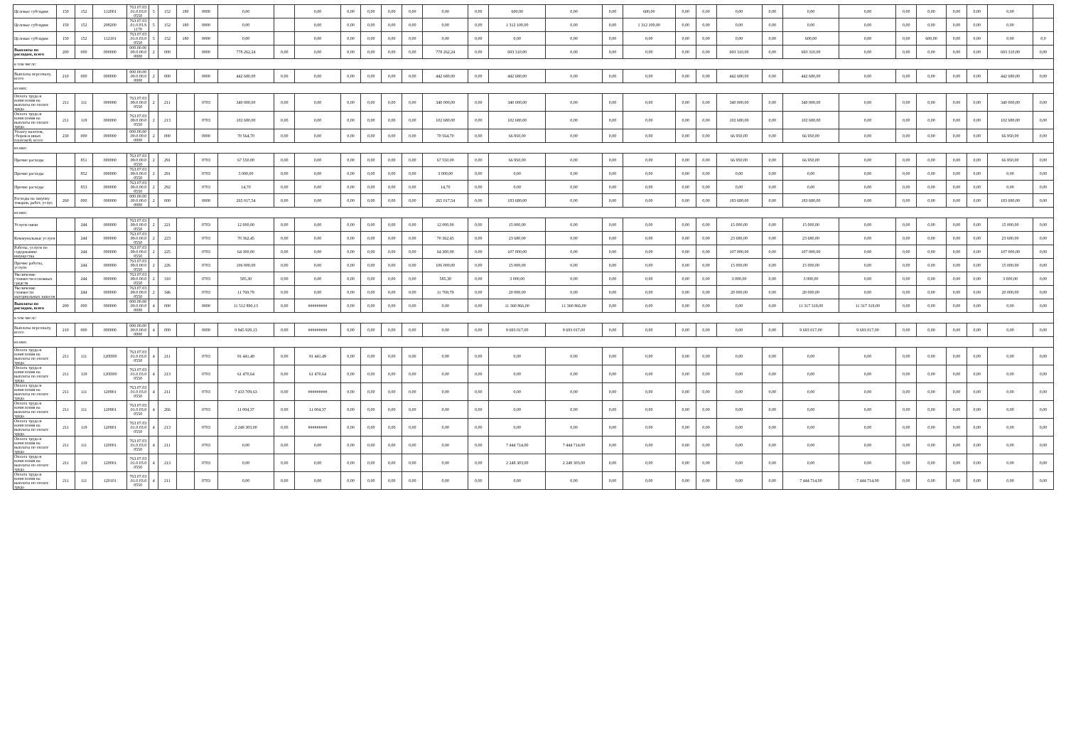| Целевые субсидии | 150 | 152 | 112001 | 763.07.03 .01.0.03.0 0550 | 5 | 152 | 180 | 0000 | 0,00 | | 0,00 | 0,00 | 0,00 | 0,00 | 0,00 | 0,00 | 0,00 | 600,00 | 0,00 | 0,00 | 600,00 | 0,00 | 0,00 | 0,00 | 0,00 | 0,00 | 0,00 | 0,00 | 0,00 | 0,00 | 0,00 | 0,00 | |
| Целевые субсидии | 150 | 152 | 208200 | 763.07.03 .01.0.03.S 1170 | 5 | 152 | 180 | 0000 | 0,00 | | 0,00 | 0,00 | 0,00 | 0,00 | 0,00 | 0,00 | 0,00 | 1 312 100,00 | 0,00 | 0,00 | 1 312 100,00 | 0,00 | 0,00 | 0,00 | 0,00 | 0,00 | 0,00 | 0,00 | 0,00 | 0,00 | 0,00 | 0,00 | |
| Целевые субсидии | 150 | 152 | 112101 | 763.07.03 .01.0.03.0 0550 | 5 | 152 | 180 | 0000 | 0,00 | | 0,00 | 0,00 | 0,00 | 0,00 | 0,00 | 0,00 | 0,00 | 0,00 | 0,00 | 0,00 | 0,00 | 0,00 | 0,00 | 0,00 | 0,00 | 600,00 | 0,00 | 0,00 | 600,00 | 0,00 | 0,00 | 0,00 | 0,0 |
| Выплаты по расходам, всего | 200 | 000 | 000000 | 000.00.00 .00.0.00.0 0000 | 2 | 000 | | 0000 | 778 262,24 | 0,00 | 0,00 | 0,00 | 0,00 | 0,00 | 0,00 | 778 262,24 | 0,00 | 693 310,00 | 0,00 | 0,00 | 0,00 | 0,00 | 0,00 | 693 310,00 | 0,00 | 693 310,00 | 0,00 | 0,00 | 0,00 | 0,00 | 0,00 | 693 310,00 | 0,00 |
| в том числе: | | | | | | | | | | | | | | | | | | | | | | | | | | | | | | | | | |
| Выплаты персоналу, всего | 210 | 000 | 000000 | 000.00.00 .00.0.00.0 0000 | 2 | 000 | | 0000 | 442 680,00 | 0,00 | 0,00 | 0,00 | 0,00 | 0,00 | 0,00 | 442 680,00 | 0,00 | 442 680,00 | 0,00 | 0,00 | 0,00 | 0,00 | 0,00 | 442 680,00 | 0,00 | 442 680,00 | 0,00 | 0,00 | 0,00 | 0,00 | 0,00 | 442 680,00 | 0,00 |
| из них: | | | | | | | | | | | | | | | | | | | | | | | | | | | | | | | | | |
| Оплата труда и начисления на выплаты по оплате труда | 211 | 111 | 000000 | 763.07.03 .99.0.00.0 0550 | 2 | 211 | | 0703 | 340 000,00 | 0,00 | 0,00 | 0,00 | 0,00 | 0,00 | 0,00 | 340 000,00 | 0,00 | 340 000,00 | 0,00 | 0,00 | 0,00 | 0,00 | 0,00 | 340 000,00 | 0,00 | 340 000,00 | 0,00 | 0,00 | 0,00 | 0,00 | 0,00 | 340 000,00 | 0,00 |
| Оплата труда и начисления на выплаты по оплате труда | 211 | 119 | 000000 | 763.07.03 .99.0.00.0 0550 | 2 | 213 | | 0703 | 102 680,00 | 0,00 | 0,00 | 0,00 | 0,00 | 0,00 | 0,00 | 102 680,00 | 0,00 | 102 680,00 | 0,00 | 0,00 | 0,00 | 0,00 | 0,00 | 102 680,00 | 0,00 | 102 680,00 | 0,00 | 0,00 | 0,00 | 0,00 | 0,00 | 102 680,00 | 0,00 |
| Уплату налогов, сборов и иных платежей, всего | 230 | 000 | 000000 | 000.00.00 .00.0.00.0 0000 | 2 | 000 | | 0000 | 70 564,70 | 0,00 | 0,00 | 0,00 | 0,00 | 0,00 | 0,00 | 70 564,70 | 0,00 | 66 950,00 | 0,00 | 0,00 | 0,00 | 0,00 | 0,00 | 66 950,00 | 0,00 | 66 950,00 | 0,00 | 0,00 | 0,00 | 0,00 | 0,00 | 66 950,00 | 0,00 |
| из них: | | | | | | | | | | | | | | | | | | | | | | | | | | | | | | | | | |
| Прочие расходы | | 851 | 000000 | 763.07.03 .99.0.00.0 0550 | 2 | 291 | | 0703 | 67 550,00 | 0,00 | 0,00 | 0,00 | 0,00 | 0,00 | 0,00 | 67 550,00 | 0,00 | 66 950,00 | 0,00 | 0,00 | 0,00 | 0,00 | 0,00 | 66 950,00 | 0,00 | 66 950,00 | 0,00 | 0,00 | 0,00 | 0,00 | 0,00 | 66 950,00 | 0,00 |
| Прочие расходы | | 852 | 000000 | 763.07.03 .99.0.00.0 0550 | 2 | 291 | | 0703 | 3 000,00 | 0,00 | 0,00 | 0,00 | 0,00 | 0,00 | 0,00 | 3 000,00 | 0,00 | 0,00 | 0,00 | 0,00 | 0,00 | 0,00 | 0,00 | 0,00 | 0,00 | 0,00 | 0,00 | 0,00 | 0,00 | 0,00 | 0,00 | 0,00 | 0,00 |
| Прочие расходы | | 853 | 000000 | 763.07.03 .99.0.00.0 0550 | 2 | 292 | | 0703 | 14,70 | 0,00 | 0,00 | 0,00 | 0,00 | 0,00 | 0,00 | 14,70 | 0,00 | 0,00 | 0,00 | 0,00 | 0,00 | 0,00 | 0,00 | 0,00 | 0,00 | 0,00 | 0,00 | 0,00 | 0,00 | 0,00 | 0,00 | 0,00 | 0,00 |
| Расходы на закупку товаров, работ, услуг, | 260 | 000 | 000000 | 000.00.00 .00.0.00.0 0000 | 2 | 000 | | 0000 | 265 017,54 | 0,00 | 0,00 | 0,00 | 0,00 | 0,00 | 0,00 | 265 017,54 | 0,00 | 183 680,00 | 0,00 | 0,00 | 0,00 | 0,00 | 0,00 | 183 680,00 | 0,00 | 183 680,00 | 0,00 | 0,00 | 0,00 | 0,00 | 0,00 | 183 680,00 | 0,00 |
| из них: | | | | | | | | | | | | | | | | | | | | | | | | | | | | | | | | | |
| Услуги связи | | 244 | 000000 | 763.07.03 .99.0.00.0 0550 | 2 | 221 | | 0703 | 12 000,00 | 0,00 | 0,00 | 0,00 | 0,00 | 0,00 | 0,00 | 12 000,00 | 0,00 | 15 000,00 | 0,00 | 0,00 | 0,00 | 0,00 | 0,00 | 15 000,00 | 0,00 | 15 000,00 | 0,00 | 0,00 | 0,00 | 0,00 | 0,00 | 15 000,00 | 0,00 |
| Коммунальные услуги | | 244 | 000000 | 763.07.03 .99.0.00.0 0550 | 2 | 223 | | 0703 | 70 362,45 | 0,00 | 0,00 | 0,00 | 0,00 | 0,00 | 0,00 | 70 362,45 | 0,00 | 23 680,00 | 0,00 | 0,00 | 0,00 | 0,00 | 0,00 | 23 680,00 | 0,00 | 23 680,00 | 0,00 | 0,00 | 0,00 | 0,00 | 0,00 | 23 680,00 | 0,00 |
| Работы, услуги по содержанию имущества | | 244 | 000000 | 763.07.03 .99.0.00.0 0550 | 2 | 225 | | 0703 | 64 300,00 | 0,00 | 0,00 | 0,00 | 0,00 | 0,00 | 0,00 | 64 300,00 | 0,00 | 107 000,00 | 0,00 | 0,00 | 0,00 | 0,00 | 0,00 | 107 000,00 | 0,00 | 107 000,00 | 0,00 | 0,00 | 0,00 | 0,00 | 0,00 | 107 000,00 | 0,00 |
| Прочие работы, услуги | | 244 | 000000 | 763.07.03 .99.0.00.0 0550 | 2 | 226 | | 0703 | 106 000,00 | 0,00 | 0,00 | 0,00 | 0,00 | 0,00 | 0,00 | 106 000,00 | 0,00 | 15 000,00 | 0,00 | 0,00 | 0,00 | 0,00 | 0,00 | 15 000,00 | 0,00 | 15 000,00 | 0,00 | 0,00 | 0,00 | 0,00 | 0,00 | 15 000,00 | 0,00 |
| Увеличение стоимости основных средств | | 244 | 000000 | 763.07.03 .99.0.00.0 0550 | 2 | 310 | | 0703 | 585,30 | 0,00 | 0,00 | 0,00 | 0,00 | 0,00 | 0,00 | 585,30 | 0,00 | 3 000,00 | 0,00 | 0,00 | 0,00 | 0,00 | 0,00 | 3 000,00 | 0,00 | 3 000,00 | 0,00 | 0,00 | 0,00 | 0,00 | 0,00 | 3 000,00 | 0,00 |
| Увеличение стоимости материальных запасов | | 244 | 000000 | 763.07.03 .99.0.00.0 0550 | 2 | 346 | | 0703 | 11 769,79 | 0,00 | 0,00 | 0,00 | 0,00 | 0,00 | 0,00 | 11 769,79 | 0,00 | 20 000,00 | 0,00 | 0,00 | 0,00 | 0,00 | 0,00 | 20 000,00 | 0,00 | 20 000,00 | 0,00 | 0,00 | 0,00 | 0,00 | 0,00 | 20 000,00 | 0,00 |
| Выплаты по расходам, всего | 200 | 000 | 000000 | 000.00.00 .00.0.00.0 0000 | 4 | 000 | | 0000 | 11 512 890,13 | 0,00 | ######### | 0,00 | 0,00 | 0,00 | 0,00 | 0,00 | 0,00 | 11 360 866,00 | 11 360 866,00 | 0,00 | 0,00 | 0,00 | 0,00 | 0,00 | 0,00 | 11 317 319,00 | 11 317 319,00 | 0,00 | 0,00 | 0,00 | 0,00 | 0,00 | 0,00 |
| в том числе: | | | | | | | | | | | | | | | | | | | | | | | | | | | | | | | | | |
| Выплаты персоналу, всего | 210 | 000 | 000000 | 000.00.00 .00.0.00.0 0000 | 4 | 000 | | 0000 | 9 845 929,13 | 0,00 | ######### | 0,00 | 0,00 | 0,00 | 0,00 | 0,00 | 0,00 | 9 693 017,00 | 9 693 017,00 | 0,00 | 0,00 | 0,00 | 0,00 | 0,00 | 0,00 | 9 693 017,00 | 9 693 017,00 | 0,00 | 0,00 | 0,00 | 0,00 | 0,00 | 0,00 |
| из них: | | | | | | | | | | | | | | | | | | | | | | | | | | | | | | | | | |
| Оплата труда и начисления на выплаты по оплате труда | 211 | 111 | 120П00 | 763.07.03 .01.0.03.0 0550 | 4 | 211 | | 0703 | 91 441,49 | 0,00 | 91 441,49 | 0,00 | 0,00 | 0,00 | 0,00 | 0,00 | 0,00 | 0,00 | 0,00 | 0,00 | 0,00 | 0,00 | 0,00 | 0,00 | 0,00 | 0,00 | 0,00 | 0,00 | 0,00 | 0,00 | 0,00 | 0,00 | 0,00 |
| Оплата труда и начисления на выплаты по оплате труда | 211 | 119 | 120П00 | 763.07.03 .01.0.03.0 0550 | 4 | 213 | | 0703 | 61 470,64 | 0,00 | 61 470,64 | 0,00 | 0,00 | 0,00 | 0,00 | 0,00 | 0,00 | 0,00 | 0,00 | 0,00 | 0,00 | 0,00 | 0,00 | 0,00 | 0,00 | 0,00 | 0,00 | 0,00 | 0,00 | 0,00 | 0,00 | 0,00 | 0,00 |
| Оплата труда и начисления на выплаты по оплате труда | 211 | 111 | 120901 | 763.07.03 .01.0.03.0 0550 | 4 | 211 | | 0703 | 7 433 709,63 | 0,00 | ######### | 0,00 | 0,00 | 0,00 | 0,00 | 0,00 | 0,00 | 0,00 | 0,00 | 0,00 | 0,00 | 0,00 | 0,00 | 0,00 | 0,00 | 0,00 | 0,00 | 0,00 | 0,00 | 0,00 | 0,00 | 0,00 | 0,00 |
| Оплата труда и начисления на выплаты по оплате труда | 211 | 111 | 120901 | 763.07.03 .01.0.03.0 0550 | 4 | 266 | | 0703 | 11 004,37 | 0,00 | 11 004,37 | 0,00 | 0,00 | 0,00 | 0,00 | 0,00 | 0,00 | 0,00 | 0,00 | 0,00 | 0,00 | 0,00 | 0,00 | 0,00 | 0,00 | 0,00 | 0,00 | 0,00 | 0,00 | 0,00 | 0,00 | 0,00 | 0,00 |
| Оплата труда и начисления на выплаты по оплате труда | 211 | 119 | 120901 | 763.07.03 .01.0.03.0 0550 | 4 | 213 | | 0703 | 2 248 303,00 | 0,00 | ######### | 0,00 | 0,00 | 0,00 | 0,00 | 0,00 | 0,00 | 0,00 | 0,00 | 0,00 | 0,00 | 0,00 | 0,00 | 0,00 | 0,00 | 0,00 | 0,00 | 0,00 | 0,00 | 0,00 | 0,00 | 0,00 | 0,00 |
| Оплата труда и начисления на выплаты по оплате труда | 211 | 111 | 120001 | 763.07.03 .01.0.03.0 0550 | 4 | 211 | | 0703 | 0,00 | 0,00 | 0,00 | 0,00 | 0,00 | 0,00 | 0,00 | 0,00 | 0,00 | 7 444 714,00 | 7 444 714,00 | 0,00 | 0,00 | 0,00 | 0,00 | 0,00 | 0,00 | 0,00 | 0,00 | 0,00 | 0,00 | 0,00 | 0,00 | 0,00 | 0,00 |
| Оплата труда и начисления на выплаты по оплате труда | 211 | 119 | 120001 | 763.07.03 .01.0.03.0 0550 | 4 | 213 | | 0703 | 0,00 | 0,00 | 0,00 | 0,00 | 0,00 | 0,00 | 0,00 | 0,00 | 0,00 | 2 248 303,00 | 2 248 303,00 | 0,00 | 0,00 | 0,00 | 0,00 | 0,00 | 0,00 | 0,00 | 0,00 | 0,00 | 0,00 | 0,00 | 0,00 | 0,00 | 0,00 |
| Оплата труда и начисления на выплаты по оплате труда | 211 | 111 | 120101 | 763.07.03 .01.0.03.0 0550 | 4 | 211 | | 0703 | 0,00 | 0,00 | 0,00 | 0,00 | 0,00 | 0,00 | 0,00 | 0,00 | 0,00 | 0,00 | 0,00 | 0,00 | 0,00 | 0,00 | 0,00 | 0,00 | 0,00 | 7 444 714,00 | 7 444 714,00 | 0,00 | 0,00 | 0,00 | 0,00 | 0,00 | 0,00 |